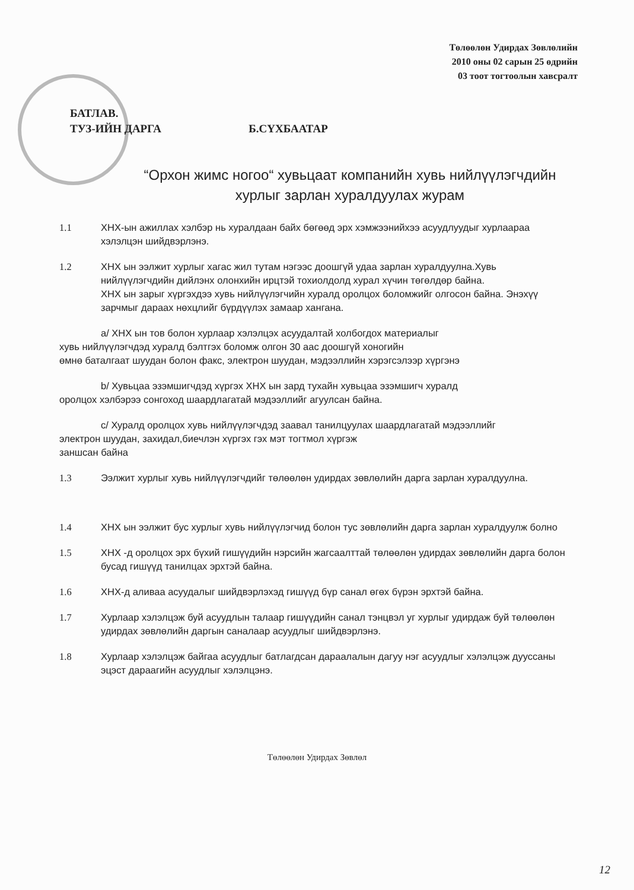Төлөөлөн Удирдах Зөвлөлийн
2010 оны 02 сарын 25 өдрийн
03 тоот тогтоолын хавсралт
БАТЛАВ.
ТУЗ-ИЙН ДАРГА Б.СҮХБААТАР
“Орхон жимс ногоо“ хувьцаат компанийн хувь нийлүүлэгчдийн хурлыг зарлан хуралдуулах журам
1.1 ХНХ-ын ажиллах хэлбэр нь хуралдаан байх бөгөөд эрх хэмжээнийхээ асуудлуудыг хурлаараа хэлэлцэн шийдвэрлэнэ.
1.2 ХНХ ын ээлжит хурлыг хагас жил тутам нэгээс доошгүй удаа зарлан хуралдуулна.Хувь нийлүүлэгчдийн дийлэнх олонхийн ирцтэй тохиолдолд хурал хүчин төгөлдөр байна.
ХНХ ын зарыг хүргэхдээ хувь нийлүүлэгчийн хуралд оролцох боломжийг олгосон байна. Энэхүү зарчмыг дараах нөхцлийг бүрдүүлэх замаар хангана.
a/ ХНХ ын тов болон хурлаар хэлэлцэх асуудалтай холбогдох материалыг
хувь нийлүүлэгчдэд хуралд бэлтгэх боломж олгон 30 аас доошгүй хоногийн
өмнө баталгаат шуудан болон факс, электрон шуудан, мэдээллийн хэрэгсэлээр хүргэнэ
b/ Хувьцаа эзэмшигчдэд хүргэх ХНХ ын зард тухайн хувьцаа эзэмшигч хуралд
оролцох хэлбэрээ сонгоход шаардлагатай мэдээллийг агуулсан байна.
c/ Хуралд оролцох хувь нийлүүлэгчдэд заавал танилцуулах шаардлагатай мэдээллийг
электрон шуудан, захидал,биечлэн хүргэх гэх мэт тогтмол хүргэж
заншсан байна
1.3 Ээлжит хурлыг хувь нийлүүлэгчдийг төлөөлөн удирдах зөвлөлийн дарга зарлан хуралдуулна.
1.4 ХНХ ын ээлжит бус хурлыг хувь нийлүүлэгчид болон тус зөвлөлийн дарга зарлан хуралдуулж болно
1.5 ХНХ -д оролцох эрх бүхий гишүүдийн нэрсийн жагсаалттай төлөөлөн удирдах зөвлөлийн дарга болон бусад гишүүд танилцах эрхтэй байна.
1.6 ХНХ-д аливаа асуудалыг шийдвэрлэхэд гишүүд бүр санал өгөх бүрэн эрхтэй байна.
1.7 Хурлаар хэлэлцэж буй асуудлын талаар гишүүдийн санал тэнцвэл уг хурлыг удирдаж буй төлөөлөн удирдах зөвлөлийн даргын саналаар асуудлыг шийдвэрлэнэ.
1.8 Хурлаар хэлэлцэж байгаа асуудлыг батлагдсан дараалалын дагуу нэг асуудлыг хэлэлцэж дуусcаны эцэст дараагийн асуудлыг хэлэлцэнэ.
Төлөөлөн Удирдах Зөвлөл
12